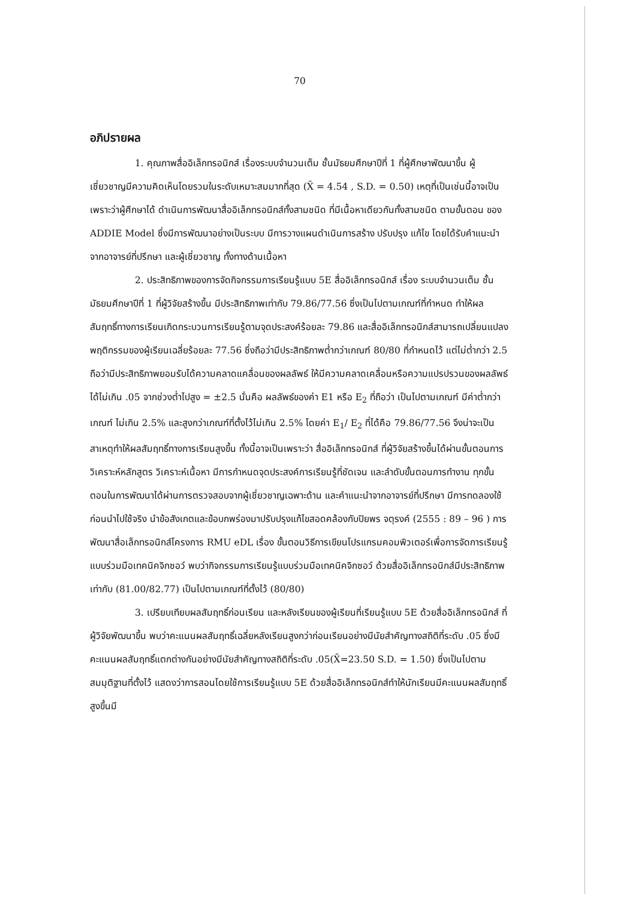70
อภิปรายผล
1. คุณภาพสื่ออิเล็กทรอนิกส์ เรื่องระบบจำนวนเต็ม ชั้นมัธยมศึกษาปีที่ 1 ที่ผู้ศึกษาพัฒนาขึ้น ผู้เชี่ยวชาญมีความคิดเห็นโดยรวมในระดับเหมาะสมมากที่สุด (X̄ = 4.54 , S.D. = 0.50) เหตุที่เป็นเช่นนี้อาจเป็นเพราะว่าผู้ศึกษาได้ ดำเนินการพัฒนาสื่ออิเล็กทรอนิกส์ทั้งสามชนิด ที่มีเนื้อหาเดียวกันทั้งสามชนิด ตามขั้นตอน ของ ADDIE Model ซึ่งมีการพัฒนาอย่างเป็นระบบ มีการวางแผนดำเนินการสร้าง ปรับปรุง แก้ไข โดยได้รับคำแนะนำจากอาจารย์ที่ปรึกษา และผู้เชี่ยวชาญ ทั้งทางด้านเนื้อหา
2. ประสิทธิภาพของการจัดกิจกรรมการเรียนรู้แบบ 5E สื่ออิเล็กทรอนิกส์ เรื่อง ระบบจำนวนเต็ม ชั้นมัธยมศึกษาปีที่ 1 ที่ผู้วิจัยสร้างขึ้น มีประสิทธิภาพเท่ากับ 79.86/77.56 ซึ่งเป็นไปตามเกณฑ์ที่กำหนด ทำให้ผลสัมฤทธิ์ทางการเรียนเกิดกระบวนการเรียนรู้ตามจุดประสงค์ร้อยละ 79.86 และสื่ออิเล็กทรอนิกส์สามารถเปลี่ยนแปลงพฤติกรรมของผู้เรียนเฉลี่ยร้อยละ 77.56 ซึ่งถือว่ามีประสิทธิภาพต่ำกว่าเกณฑ์ 80/80 ที่กำหนดไว้ แต่ไม่ต่ำกว่า 2.5 ถือว่ามีประสิทธิภาพยอมรับได้ความคลาดแคลื่อนของผลลัพธ์ ให้มีความคลาดเคลื่อนหรือความแปรปรวนของผลลัพธ์ ได้ไม่เกิน .05 จากช่วงต่ำไปสูง = ±2.5 นั่นคือ ผลลัพธ์ของค่า E1 หรือ E<sub>2</sub> ที่ถือว่า เป็นไปตามเกณฑ์ มีค่าต่ำกว่าเกณฑ์ ไม่เกิน 2.5% และสูงกว่าเกณฑ์ที่ตั้งไว้ไม่เกิน 2.5% โดยค่า E<sub>1</sub>/ E<sub>2</sub> ที่ได้คือ 79.86/77.56 จึงน่าจะเป็นสาเหตุทำให้ผลสัมฤทธิ์ทางการเรียนสูงขึ้น ทั้งนี้อาจเป็นเพราะว่า สื่ออิเล็กทรอนิกส์ ที่ผู้วิจัยสร้างขึ้นได้ผ่านขั้นตอนการวิเคราะห์หลักสูตร วิเคราะห์เนื้อหา มีการกำหนดจุดประสงค์การเรียนรู้ที่ชัดเจน และลำดับขั้นตอนการทำงาน ทุกขั้นตอนในการพัฒนาได้ผ่านการตรวจสอบจากผู้เชี่ยวชาญเฉพาะด้าน และคำแนะนำจากอาจารย์ที่ปรึกษา มีการทดลองใช้ก่อนนำไปใช้จริง นำข้อสังเกตและข้อบกพร่องมาปรับปรุงแก้ไขสอดคล้องกับปิยพร จตุรงค์ (2555 : 89 – 96 ) การพัฒนาสื่อเล็กทรอนิกส์โครงการ RMU eDL เรื่อง ขั้นตอนวิธีการเขียนโปรแกรมคอมพิวเตอร์เพื่อการจัดการเรียนรู้แบบร่วมมือเทคนิคจิกซอว์ พบว่ากิจกรรมการเรียนรู้แบบร่วมมือเทคนิคจิกซอว์ ด้วยสื่ออิเล็กทรอนิกส์มีประสิทธิภาพเท่ากับ (81.00/82.77) เป็นไปตามเกณฑ์ที่ตั้งไว้ (80/80)
3. เปรียบเทียบผลสัมฤทธิ์ก่อนเรียน และหลังเรียนของผู้เรียนที่เรียนรู้แบบ 5E ด้วยสื่ออิเล็กทรอนิกส์ ที่ผู้วิจัยพัฒนาขึ้น พบว่าคะแนนผลสัมฤทธิ์เฉลี่ยหลังเรียนสูงกว่าก่อนเรียนอย่างมีนัยสำคัญทางสถิติที่ระดับ .05 ซึ่งมีคะแนนผลสัมฤทธิ์แตกต่างกันอย่างมีนัยสำคัญทางสถิติที่ระดับ .05(X̄=23.50 S.D. = 1.50) ซึ่งเป็นไปตามสมมุติฐานที่ตั้งไว้ แสดงว่าการสอนโดยใช้การเรียนรู้แบบ 5E ด้วยสื่ออิเล็กทรอนิกส์ทำให้นักเรียนมีคะแนนผลสัมฤทธิ์สูงขึ้นมี